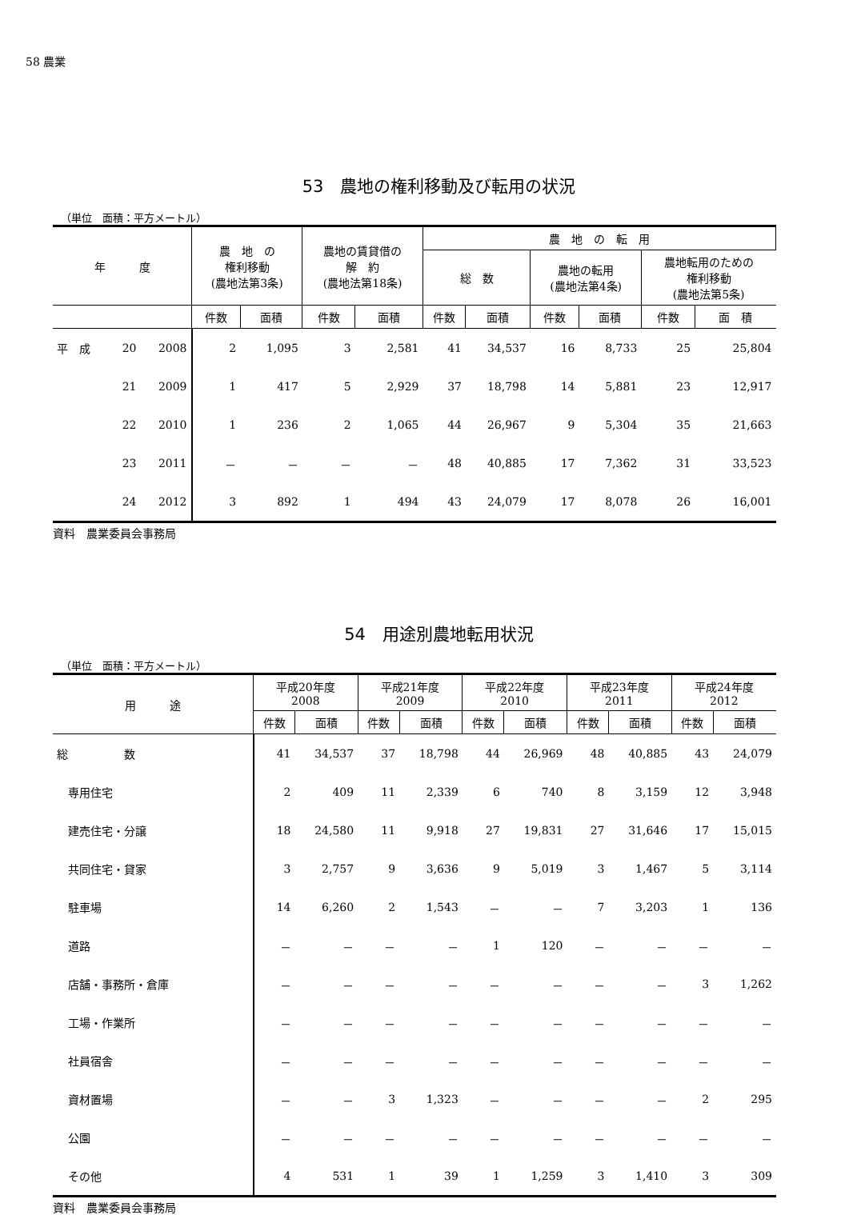58 農業
53　農地の権利移動及び転用の状況
（単位　面積：平方メートル）
| 年 度 | | | 農 地 の 権利移動 (農地法第3条) | | 農地の賃貸借の 解 約 (農地法第18条) | | 農 地 の 転 用 | | | | | |
| --- | --- | --- | --- | --- | --- | --- | --- | --- | --- | --- | --- | --- |
| | | | | | | | 総 数 | | 農地の転用 (農地法第4条) | | 農地転用のための 権利移動 (農地法第5条) | |
| | | | 件数 | 面積 | 件数 | 面積 | 件数 | 面積 | 件数 | 面積 | 件数 | 面 積 |
| 平 成 | 20 | 2008 | 2 | 1,095 | 3 | 2,581 | 41 | 34,537 | 16 | 8,733 | 25 | 25,804 |
| | 21 | 2009 | 1 | 417 | 5 | 2,929 | 37 | 18,798 | 14 | 5,881 | 23 | 12,917 |
| | 22 | 2010 | 1 | 236 | 2 | 1,065 | 44 | 26,967 | 9 | 5,304 | 35 | 21,663 |
| | 23 | 2011 | － | － | － | － | 48 | 40,885 | 17 | 7,362 | 31 | 33,523 |
| | 24 | 2012 | 3 | 892 | 1 | 494 | 43 | 24,079 | 17 | 8,078 | 26 | 16,001 |
資料　農業委員会事務局
54　用途別農地転用状況
（単位　面積：平方メートル）
| 用 途 | 平成20年度 2008 | | 平成21年度 2009 | | 平成22年度 2010 | | 平成23年度 2011 | | 平成24年度 2012 | |
| --- | --- | --- | --- | --- | --- | --- | --- | --- | --- | --- |
| | 件数 | 面積 | 件数 | 面積 | 件数 | 面積 | 件数 | 面積 | 件数 | 面積 |
| 総 数 | 41 | 34,537 | 37 | 18,798 | 44 | 26,969 | 48 | 40,885 | 43 | 24,079 |
| 専用住宅 | 2 | 409 | 11 | 2,339 | 6 | 740 | 8 | 3,159 | 12 | 3,948 |
| 建売住宅・分譲 | 18 | 24,580 | 11 | 9,918 | 27 | 19,831 | 27 | 31,646 | 17 | 15,015 |
| 共同住宅・貸家 | 3 | 2,757 | 9 | 3,636 | 9 | 5,019 | 3 | 1,467 | 5 | 3,114 |
| 駐車場 | 14 | 6,260 | 2 | 1,543 | － | － | 7 | 3,203 | 1 | 136 |
| 道路 | － | － | － | － | 1 | 120 | － | － | － | － |
| 店舗・事務所・倉庫 | － | － | － | － | － | － | － | － | 3 | 1,262 |
| 工場・作業所 | － | － | － | － | － | － | － | － | － | － |
| 社員宿舎 | － | － | － | － | － | － | － | － | － | － |
| 資材置場 | － | － | 3 | 1,323 | － | － | － | － | 2 | 295 |
| 公園 | － | － | － | － | － | － | － | － | － | － |
| その他 | 4 | 531 | 1 | 39 | 1 | 1,259 | 3 | 1,410 | 3 | 309 |
資料　農業委員会事務局